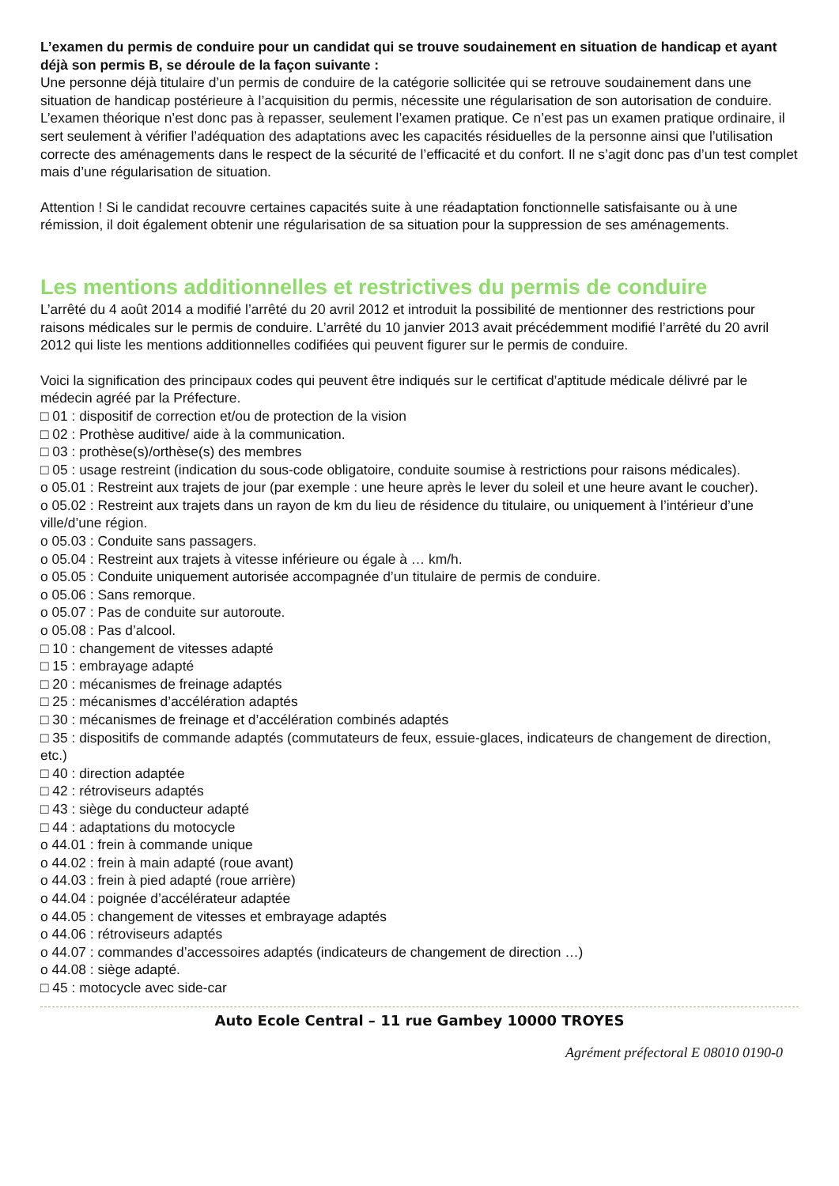L’examen du permis de conduire pour un candidat qui se trouve soudainement en situation de handicap et ayant déjà son permis B, se déroule de la façon suivante :
Une personne déjà titulaire d’un permis de conduire de la catégorie sollicitée qui se retrouve soudainement dans une situation de handicap postérieure à l’acquisition du permis, nécessite une régularisation de son autorisation de conduire.
L’examen théorique n’est donc pas à repasser, seulement l’examen pratique. Ce n’est pas un examen pratique ordinaire, il sert seulement à vérifier l’adéquation des adaptations avec les capacités résiduelles de la personne ainsi que l’utilisation correcte des aménagements dans le respect de la sécurité de l’efficacité et du confort. Il ne s’agit donc pas d’un test complet mais d’une régularisation de situation.
Attention ! Si le candidat recouvre certaines capacités suite à une réadaptation fonctionnelle satisfaisante ou à une rémission, il doit également obtenir une régularisation de sa situation pour la suppression de ses aménagements.
Les mentions additionnelles et restrictives du permis de conduire
L’arrêté du 4 août 2014 a modifié l’arrêté du 20 avril 2012 et introduit la possibilité de mentionner des restrictions pour raisons médicales sur le permis de conduire. L’arrêté du 10 janvier 2013 avait précédemment modifié l’arrêté du 20 avril 2012 qui liste les mentions additionnelles codifiées qui peuvent figurer sur le permis de conduire.
Voici la signification des principaux codes qui peuvent être indiqués sur le certificat d’aptitude médicale délivré par le médecin agréé par la Préfecture.
□ 01 : dispositif de correction et/ou de protection de la vision
□ 02 : Prothèse auditive/ aide à la communication.
□ 03 : prothèse(s)/orthèse(s) des membres
□ 05 : usage restreint (indication du sous-code obligatoire, conduite soumise à restrictions pour raisons médicales).
o 05.01 : Restreint aux trajets de jour (par exemple : une heure après le lever du soleil et une heure avant le coucher).
o 05.02 : Restreint aux trajets dans un rayon de km du lieu de résidence du titulaire, ou uniquement à l’intérieur d’une ville/d’une région.
o 05.03 : Conduite sans passagers.
o 05.04 : Restreint aux trajets à vitesse inférieure ou égale à … km/h.
o 05.05 : Conduite uniquement autorisée accompagnée d’un titulaire de permis de conduire.
o 05.06 : Sans remorque.
o 05.07 : Pas de conduite sur autoroute.
o 05.08 : Pas d’alcool.
□ 10 : changement de vitesses adapté
□ 15 : embrayage adapté
□ 20 : mécanismes de freinage adaptés
□ 25 : mécanismes d’accélération adaptés
□ 30 : mécanismes de freinage et d’accélération combinés adaptés
□ 35 : dispositifs de commande adaptés (commutateurs de feux, essuie-glaces, indicateurs de changement de direction, etc.)
□ 40 : direction adaptée
□ 42 : rétroviseurs adaptés
□ 43 : siège du conducteur adapté
□ 44 : adaptations du motocycle
o 44.01 : frein à commande unique
o 44.02 : frein à main adapté (roue avant)
o 44.03 : frein à pied adapté (roue arrière)
o 44.04 : poignée d’accélérateur adaptée
o 44.05 : changement de vitesses et embrayage adaptés
o 44.06 : rétroviseurs adaptés
o 44.07 : commandes d’accessoires adaptés (indicateurs de changement de direction …)
o 44.08 : siège adapté.
□ 45 : motocycle avec side-car
Auto Ecole Central – 11 rue Gambey 10000 TROYES
Agrément préfectoral E 08010 0190-0